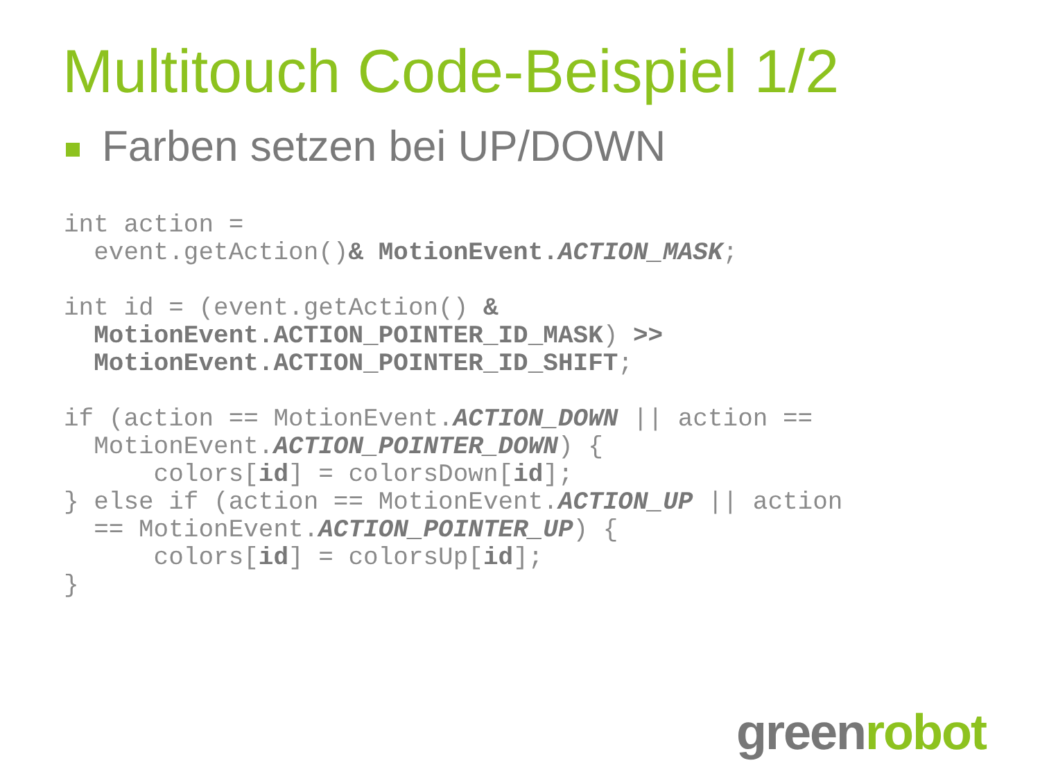Multitouch Code-Beispiel 1/2
Farben setzen bei UP/DOWN
int action =
  event.getAction()& MotionEvent.ACTION_MASK;

int id = (event.getAction() &
  MotionEvent.ACTION_POINTER_ID_MASK) >>
  MotionEvent.ACTION_POINTER_ID_SHIFT;

if (action == MotionEvent.ACTION_DOWN || action ==
  MotionEvent.ACTION_POINTER_DOWN) {
      colors[id] = colorsDown[id];
} else if (action == MotionEvent.ACTION_UP || action
  == MotionEvent.ACTION_POINTER_UP) {
      colors[id] = colorsUp[id];
}
greenrobot